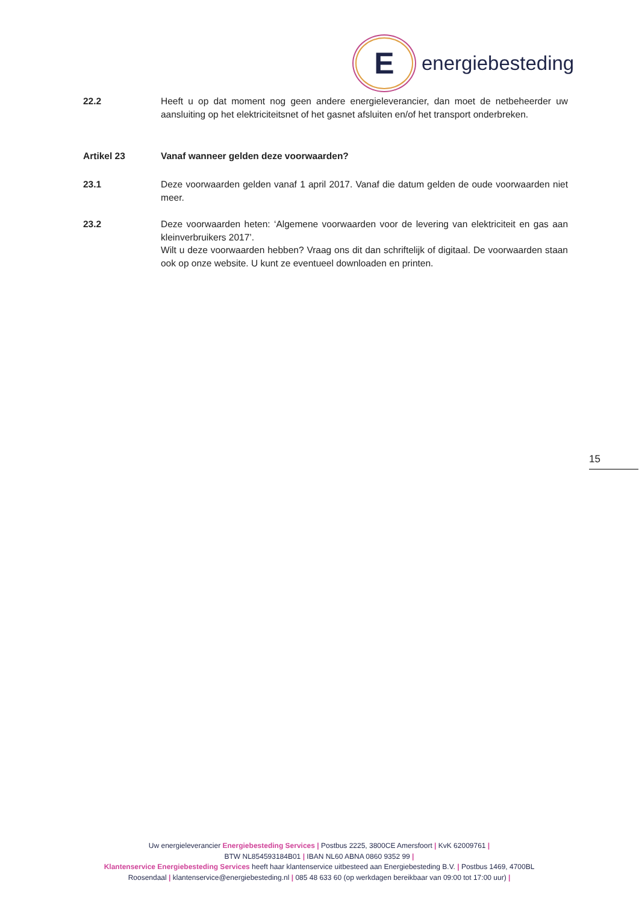E
energiebesteding
22.2 Heeft u op dat moment nog geen andere energieleverancier, dan moet de netbeheerder uw aansluiting op het elektriciteitsnet of het gasnet afsluiten en/of het transport onderbreken.
Artikel 23 Vanaf wanneer gelden deze voorwaarden?
23.1 Deze voorwaarden gelden vanaf 1 april 2017. Vanaf die datum gelden de oude voorwaarden niet meer.
23.2 Deze voorwaarden heten: ‘Algemene voorwaarden voor de levering van elektriciteit en gas aan kleinverbruikers 2017’.
Wilt u deze voorwaarden hebben? Vraag ons dit dan schriftelijk of digitaal. De voorwaarden staan ook op onze website. U kunt ze eventueel downloaden en printen.
15
Uw energieleverancier Energiebesteding Services | Postbus 2225, 3800CE Amersfoort | KvK 62009761 |
BTW NL854593184B01 | IBAN NL60 ABNA 0860 9352 99 |
Klantenservice Energiebesteding Services heeft haar klantenservice uitbesteed aan Energiebesteding B.V. | Postbus 1469, 4700BL Roosendaal | klantenservice@energiebesteding.nl | 085 48 633 60 (op werkdagen bereikbaar van 09:00 tot 17:00 uur) |